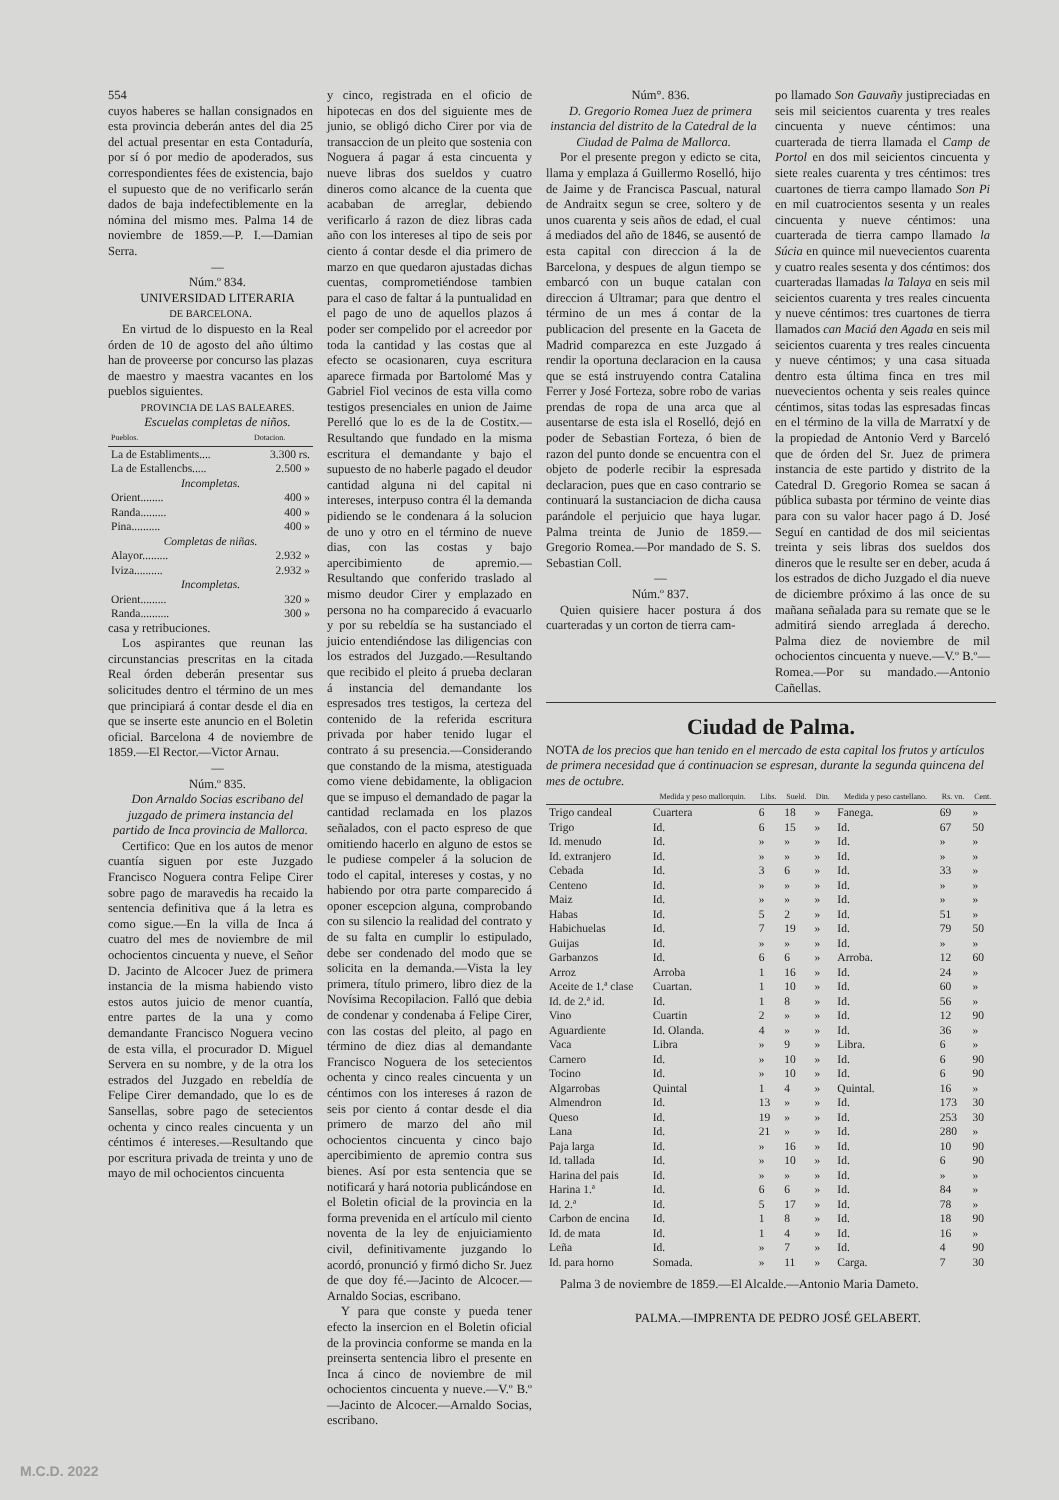554
cuyos haberes se hallan consignados en esta provincia deberán antes del dia 25 del actual presentar en esta Contaduría, por sí ó por medio de apoderados, sus correspondientes fées de existencia, bajo el supuesto que de no verificarlo serán dados de baja indefectiblemente en la nómina del mismo mes. Palma 14 de noviembre de 1859.—P. I.—Damian Serra.
—
Núm.º 834.
UNIVERSIDAD LITERARIA
DE BARCELONA.
En virtud de lo dispuesto en la Real órden de 10 de agosto del año último han de proveerse por concurso las plazas de maestro y maestra vacantes en los pueblos siguientes.
PROVINCIA DE LAS BALEARES.
Escuelas completas de niños.
| Pueblos. | Dotacion. |
| --- | --- |
| La de Establiments.... | 3.300 rs. |
| La de Estallencbs..... | 2.500 » |
| Incompletas. | |
| Orient........ | 400 » |
| Randa......... | 400 » |
| Pina.......... | 400 » |
| Completas de niñas. | |
| Alayor......... | 2.932 » |
| Iviza.......... | 2.932 » |
| Incompletas. | |
| Orient......... | 320 » |
| Randa.......... | 300 » |
casa y retribuciones.
Los aspirantes que reunan las circunstancias prescritas en la citada Real órden deberán presentar sus solicitudes dentro el término de un mes que principiará á contar desde el dia en que se inserte este anuncio en el Boletin oficial. Barcelona 4 de noviembre de 1859.—El Rector.—Victor Arnau.
—
Núm.º 835.
Don Arnaldo Socias escribano del juzgado de primera instancia del partido de Inca provincia de Mallorca.
Certifico: Que en los autos de menor cuantía siguen por este Juzgado Francisco Noguera contra Felipe Cirer sobre pago de maravedis ha recaido la sentencia definitiva que á la letra es como sigue.—En la villa de Inca á cuatro del mes de noviembre de mil ochocientos cincuenta y nueve, el Señor D. Jacinto de Alcocer Juez de primera instancia de la misma habiendo visto estos autos juicio de menor cuantía, entre partes de la una y como demandante Francisco Noguera vecino de esta villa, el procurador D. Miguel Servera en su nombre, y de la otra los estrados del Juzgado en rebeldía de Felipe Cirer demandado, que lo es de Sansellas, sobre pago de setecientos ochenta y cinco reales cincuenta y un céntimos é intereses.—Resultando que por escritura privada de treinta y uno de mayo de mil ochocientos cincuenta
y cinco, registrada en el oficio de hipotecas en dos del siguiente mes de junio, se obligó dicho Cirer por via de transaccion de un pleito que sostenia con Noguera á pagar á esta cincuenta y nueve libras dos sueldos y cuatro dineros como alcance de la cuenta que acababan de arreglar, debiendo verificarlo á razon de diez libras cada año con los intereses al tipo de seis por ciento á contar desde el dia primero de marzo en que quedaron ajustadas dichas cuentas, comprometiéndose tambien para el caso de faltar á la puntualidad en el pago de uno de aquellos plazos á poder ser compelido por el acreedor por toda la cantidad y las costas que al efecto se ocasionaren, cuya escritura aparece firmada por Bartolomé Mas y Gabriel Fiol vecinos de esta villa como testigos presenciales en union de Jaime Perelló que lo es de la de Costitx.—Resultando que fundado en la misma escritura el demandante y bajo el supuesto de no haberle pagado el deudor cantidad alguna ni del capital ni intereses, interpuso contra él la demanda pidiendo se le condenara á la solucion de uno y otro en el término de nueve dias, con las costas y bajo apercibimiento de apremio.—Resultando que conferido traslado al mismo deudor Cirer y emplazado en persona no ha comparecido á evacuarlo y por su rebeldía se ha sustanciado el juicio entendiéndose las diligencias con los estrados del Juzgado.—Resultando que recibido el pleito á prueba declaran á instancia del demandante los espresados tres testigos, la certeza del contenido de la referida escritura privada por haber tenido lugar el contrato á su presencia.—Considerando que constando de la misma, atestiguada como viene debidamente, la obligacion que se impuso el demandado de pagar la cantidad reclamada en los plazos señalados, con el pacto espreso de que omitiendo hacerlo en alguno de estos se le pudiese compeler á la solucion de todo el capital, intereses y costas, y no habiendo por otra parte comparecido á oponer escepcion alguna, comprobando con su silencio la realidad del contrato y de su falta en cumplir lo estipulado, debe ser condenado del modo que se solicita en la demanda.—Vista la ley primera, título primero, libro diez de la Novísima Recopilacion. Falló que debia de condenar y condenaba á Felipe Cirer, con las costas del pleito, al pago en término de diez dias al demandante Francisco Noguera de los setecientos ochenta y cinco reales cincuenta y un céntimos con los intereses á razon de seis por ciento á contar desde el dia primero de marzo del año mil ochocientos cincuenta y cinco bajo apercibimiento de apremio contra sus bienes. Así por esta sentencia que se notificará y hará notoria publicándose en el Boletin oficial de la provincia en la forma prevenida en el artículo mil ciento noventa de la ley de enjuiciamiento civil, definitivamente juzgando lo acordó, pronunció y firmó dicho Sr. Juez de que doy fé.—Jacinto de Alcocer.—Arnaldo Socias, escribano.
Y para que conste y pueda tener efecto la insercion en el Boletin oficial de la provincia conforme se manda en la preinserta sentencia libro el presente en Inca á cinco de noviembre de mil ochocientos cincuenta y nueve.—V.º B.º—Jacinto de Alcocer.—Arnaldo Socias, escribano.
Núm°. 836.
D. Gregorio Romea Juez de primera instancia del distrito de la Catedral de la Ciudad de Palma de Mallorca.
Por el presente pregon y edicto se cita, llama y emplaza á Guillermo Roselló, hijo de Jaime y de Francisca Pascual, natural de Andraitx segun se cree, soltero y de unos cuarenta y seis años de edad, el cual á mediados del año de 1846, se ausentó de esta capital con direccion á la de Barcelona, y despues de algun tiempo se embarcó con un buque catalan con direccion á Ultramar; para que dentro el término de un mes á contar de la publicacion del presente en la Gaceta de Madrid comparezca en este Juzgado á rendir la oportuna declaracion en la causa que se está instruyendo contra Catalina Ferrer y José Forteza, sobre robo de varias prendas de ropa de una arca que al ausentarse de esta isla el Roselló, dejó en poder de Sebastian Forteza, ó bien de razon del punto donde se encuentra con el objeto de poderle recibir la espresada declaracion, pues que en caso contrario se continuará la sustanciacion de dicha causa parándole el perjuicio que haya lugar. Palma treinta de Junio de 1859.—Gregorio Romea.—Por mandado de S. S. Sebastian Coll.
—
Núm.º 837.
Quien quisiere hacer postura á dos cuarteradas y un corton de tierra cam-
po llamado Son Gauvañy justipreciadas en seis mil seicientos cuarenta y tres reales cincuenta y nueve céntimos: una cuarterada de tierra llamada el Camp de Portol en dos mil seicientos cincuenta y siete reales cuarenta y tres céntimos: tres cuartones de tierra campo llamado Son Pi en mil cuatrocientos sesenta y un reales cincuenta y nueve céntimos: una cuarterada de tierra campo llamado la Súcia en quince mil nuevecientos cuarenta y cuatro reales sesenta y dos céntimos: dos cuarteradas llamadas la Talaya en seis mil seicientos cuarenta y tres reales cincuenta y nueve céntimos: tres cuartones de tierra llamados can Maciá den Agada en seis mil seicientos cuarenta y tres reales cincuenta y nueve céntimos; y una casa situada dentro esta última finca en tres mil nuevecientos ochenta y seis reales quince céntimos, sitas todas las espresadas fincas en el término de la villa de Marratxí y de la propiedad de Antonio Verd y Barceló que de órden del Sr. Juez de primera instancia de este partido y distrito de la Catedral D. Gregorio Romea se sacan á pública subasta por término de veinte dias para con su valor hacer pago á D. José Seguí en cantidad de dos mil seicientas treinta y seis libras dos sueldos dos dineros que le resulte ser en deber, acuda á los estrados de dicho Juzgado el dia nueve de diciembre próximo á las once de su mañana señalada para su remate que se le admitirá siendo arreglada á derecho. Palma diez de noviembre de mil ochocientos cincuenta y nueve.—V.º B.º—Romea.—Por su mandado.—Antonio Cañellas.
Ciudad de Palma.
NOTA de los precios que han tenido en el mercado de esta capital los frutos y artículos de primera necesidad que á continuacion se espresan, durante la segunda quincena del mes de octubre.
| | Medida y peso mallorquin. | Libs. | Sueld. | Din. | Medida y peso castellano. | Rs. vn. | Cent. |
| --- | --- | --- | --- | --- | --- | --- | --- |
| Trigo candeal | Cuartera | 6 | 18 | » | Fanega. | 69 | » |
| Trigo | Id. | 6 | 15 | » | Id. | 67 | 50 |
| Id. menudo | Id. | » | » | » | Id. | » | » |
| Id. extranjero | Id. | » | » | » | Id. | » | » |
| Cebada | Id. | 3 | 6 | » | Id. | 33 | » |
| Centeno | Id. | » | » | » | Id. | » | » |
| Maiz | Id. | » | » | » | Id. | » | » |
| Habas | Id. | 5 | 2 | » | Id. | 51 | » |
| Habichuelas | Id. | 7 | 19 | » | Id. | 79 | 50 |
| Guijas | Id. | » | » | » | Id. | » | » |
| Garbanzos | Id. | 6 | 6 | » | Arroba. | 12 | 60 |
| Arroz | Arroba | 1 | 16 | » | Id. | 24 | » |
| Aceite de 1.ª clase | Cuartan. | 1 | 10 | » | Id. | 60 | » |
| Id. de 2.ª id. | Id. | 1 | 8 | » | Id. | 56 | » |
| Vino | Cuartin | 2 | » | » | Id. | 12 | 90 |
| Aguardiente | Id. Olanda. | 4 | » | » | Id. | 36 | » |
| Vaca | Libra | » | 9 | » | Libra. | 6 | » |
| Carnero | Id. | » | 10 | » | Id. | 6 | 90 |
| Tocino | Id. | » | 10 | » | Id. | 6 | 90 |
| Algarrobas | Quintal | 1 | 4 | » | Quintal. | 16 | » |
| Almendron | Id. | 13 | » | » | Id. | 173 | 30 |
| Queso | Id. | 19 | » | » | Id. | 253 | 30 |
| Lana | Id. | 21 | » | » | Id. | 280 | » |
| Paja larga | Id. | » | 16 | » | Id. | 10 | 90 |
| Id. tallada | Id. | » | 10 | » | Id. | 6 | 90 |
| Harina del pais | Id. | » | » | » | Id. | » | » |
| Harina 1.ª | Id. | 6 | 6 | » | Id. | 84 | » |
| Id. 2.ª | Id. | 5 | 17 | » | Id. | 78 | » |
| Carbon de encina | Id. | 1 | 8 | » | Id. | 18 | 90 |
| Id. de mata | Id. | 1 | 4 | » | Id. | 16 | » |
| Leña | Id. | » | 7 | » | Id. | 4 | 90 |
| Id. para horno | Somada. | » | 11 | » | Carga. | 7 | 30 |
Palma 3 de noviembre de 1859.—El Alcalde.—Antonio Maria Dameto.
PALMA.—IMPRENTA DE PEDRO JOSÉ GELABERT.
M.C.D. 2022